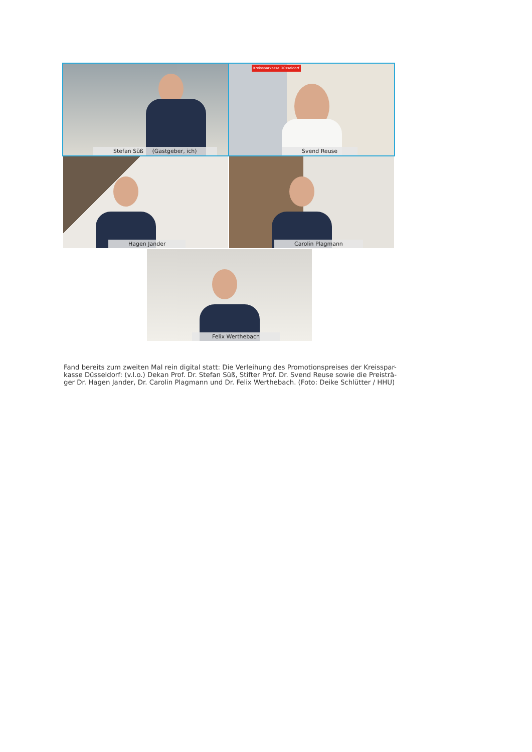Stefan Süß (Gastgeber, ich)
Kreissparkasse Düsseldorf
Svend Reuse
Hagen Jander
Carolin Plagmann
Felix Werthebach
Fand bereits zum zweiten Mal rein digital statt: Die Verleihung des Promotionspreises der Kreisspar-kasse Düsseldorf: (v.l.o.) Dekan Prof. Dr. Stefan Süß, Stifter Prof. Dr. Svend Reuse sowie die Preisträ-ger Dr. Hagen Jander, Dr. Carolin Plagmann und Dr. Felix Werthebach. (Foto: Deike Schlütter / HHU)